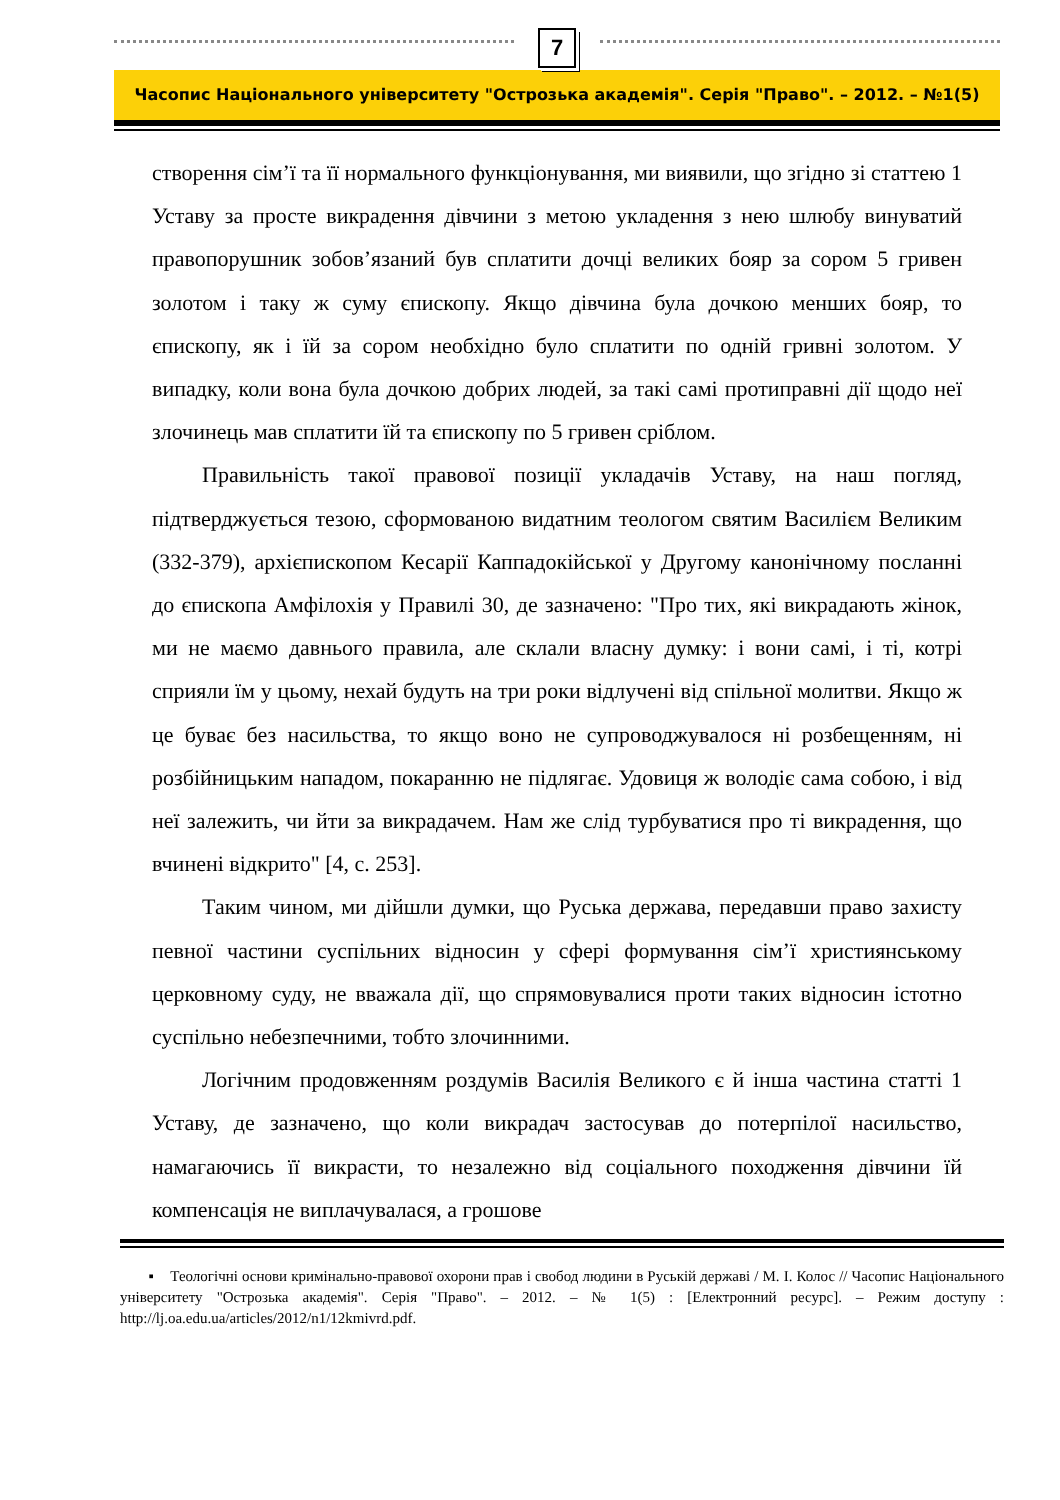7
Часопис Національного університету "Острозька академія". Серія "Право". – 2012. – №1(5)
створення сім’ї та її нормального функціонування, ми виявили, що згідно зі статтею 1 Уставу за просте викрадення дівчини з метою укладення з нею шлюбу винуватий правопорушник зобов’язаний був сплатити дочці великих бояр за сором 5 гривен золотом і таку ж суму єпископу. Якщо дівчина була дочкою менших бояр, то єпископу, як і їй за сором необхідно було сплатити по одній гривні золотом. У випадку, коли вона була дочкою добрих людей, за такі самі протиправні дії щодо неї злочинець мав сплатити їй та єпископу по 5 гривен сріблом.
Правильність такої правової позиції укладачів Уставу, на наш погляд, підтверджується тезою, сформованою видатним теологом святим Василієм Великим (332-379), архієпископом Кесарії Каппадокійської у Другому канонічному посланні до єпископа Амфілохія у Правилі 30, де зазначено: "Про тих, які викрадають жінок, ми не маємо давнього правила, але склали власну думку: і вони самі, і ті, котрі сприяли їм у цьому, нехай будуть на три роки відлучені від спільної молитви. Якщо ж це буває без насильства, то якщо воно не супроводжувалося ні розбещенням, ні розбійницьким нападом, покаранню не підлягає. Удовиця ж володіє сама собою, і від неї залежить, чи йти за викрадачем. Нам же слід турбуватися про ті викрадення, що вчинені відкрито" [4, с. 253].
Таким чином, ми дійшли думки, що Руська держава, передавши право захисту певної частини суспільних відносин у сфері формування сім’ї християнському церковному суду, не вважала дії, що спрямовувалися проти таких відносин істотно суспільно небезпечними, тобто злочинними.
Логічним продовженням роздумів Василія Великого є й інша частина статті 1 Уставу, де зазначено, що коли викрадач застосував до потерпілої насильство, намагаючись її викрасти, то незалежно від соціального походження дівчини їй компенсація не виплачувалася, а грошове
▪ Теологічні основи кримінально-правової охорони прав і свобод людини в Руській державі / М. І. Колос // Часопис Національного університету "Острозька академія". Серія "Право". – 2012. – № 1(5) : [Електронний ресурс]. – Режим доступу : http://lj.oa.edu.ua/articles/2012/n1/12kmivrd.pdf.